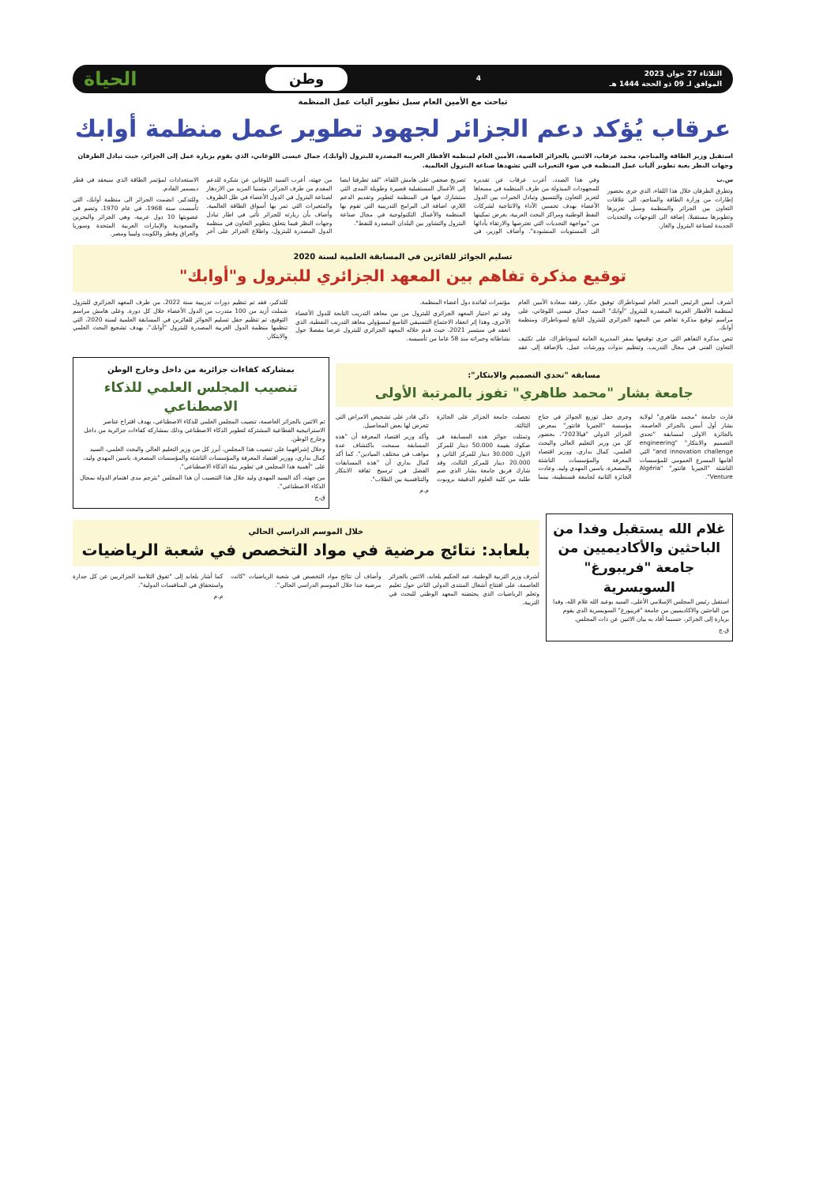الثلاثاء 27 جوان 2023
الموافق لـ 09 ذو الحجة 1444 هـ
4
وطن
الحياة
تباحث مع الأمين العام سبل تطوير آليات عمل المنظمة
عرقاب يُؤكد دعم الجزائر لجهود تطوير عمل منظمة أوابك
استقبل وزير الطاقة والمناجم، محمد عرقاب، الاثنين بالجزائر العاصمة، الأمين العام لمنظمة الأقطار العربية المصدرة للبترول (أوابك)، جمال عيسى اللوغاني، الذي يقوم بزيارة عمل إلى الجزائر، حيث تبادل الطرفان وجهات النظر بغية تطوير آليات عمل المنظمة في ضوء التغيرات التي تشهدها صناعة البترول العالمية.
س.ب
وتطرق الطرفان خلال هذا اللقاء، الذي جرى بحضور إطارات من وزارة الطاقة والمناجم، الى علاقات التعاون بين الجزائر والمنظمة وسبل تعزيزها وتطويرها مستقبلا، إضافة الى التوجهات والتحديات الجديدة لصناعة البترول والغاز.
وفي هذا الصدد، أعرب عرقاب عن تقديره للمجهودات المبذولة من طرف المنظمة في مسعاها لتعزيز التعاون والتنسيق وتبادل الخبرات بين الدول الأعضاء بهدف تحسين الأداء والانتاجية لشركات النفط الوطنية ومراكز البحث العربية، بغرض تمكينها من "مواجهة التحديات التي تعترضها والارتقاء بأدائها الى المستويات المنشودة". وأضاف الوزير، في تصريح صحفي على هامش اللقاء، "لقد تطرقنا ايضا إلى الأعمال المستقبلية قصيرة وطويلة المدى التي ستشارك فيها في المنظمة لتطوير وتقديم الدعم اللازم، اضافة الى البرامج التدريبية التي تقوم بها المنظمة والأعمال التكنولوجية في مجال صناعة البترول والتشاور بين البلدان المصدرة للنفط".
من جهته، أعرب السيد اللوغاني عن شكره للدعم المقدم من طرف الجزائر، متمنيا المزيد من الازدهار لصناعة البترول في الدول الأعضاء في ظل الظروف والمتغيرات التي تمر بها أسواق الطاقة العالمية. وأضاف بأن زيارته للجزائر تأتي في اطار تبادل وجهات النظر فيما يتعلق بتطوير التعاون في منظمة الدول المصدرة للبترول، واطلاع الجزائر على آخر الاستعدادات لمؤتمر الطاقة الذي سيعقد في قطر ديسمبر القادم.
وللتذكير، انضمت الجزائر الى منظمة أوابك، التي تأسست سنة 1968، في عام 1970، وتضم في عضويتها 10 دول عربية، وهي الجزائر والبحرين والسعودية والإمارات العربية المتحدة وسوريا والعراق وقطر والكويت وليبيا ومصر.
تسليم الجوائز للفائزين في المسابقة العلمية لسنة 2020
توقيع مذكرة تفاهم بين المعهد الجزائري للبترول و"أوابك"
أشرف أمس الرئيس المدير العام لسوناطراك توفيق حكار، رفقة سعادة الأمين العام لمنظمة الأقطار العربية المصدرة للبترول "أوابك" السيد جمال عيسى اللوغاني، على مراسم توقيع مذكرة تفاهم بين المعهد الجزائري للبترول التابع لسوناطراك ومنظمة أوابك.
تنص مذكرة التفاهم التي جرى توقيعها بمقر المديرية العامة لسوناطراك، على تكثيف التعاون الفني في مجال التدريب، وتنظيم ندوات وورشات عمل، بالإضافة إلى عقد مؤتمرات لفائدة دول أعضاء المنظمة.
وقد تم اختيار المعهد الجزائري للبترول من بين معاهد التدريب التابعة للدول الأعضاء الأخرى، وهذا إثر انعقاد الاجتماع التنسيقي التاسع لمسؤولي معاهد التدريب النفطية، الذي انعقد في سبتمبر 2021، حيث قدم خلاله المعهد الجزائري للبترول عرضا مفصلا حول نشاطاته وخبراته منذ 58 عاما من تأسيسه.
للتذكير، فقد تم تنظيم دورات تدريبية سنة 2022، من طرف المعهد الجزائري للبترول شملت أزيد من 100 متدرب من الدول الأعضاء خلال كل دورة. وعلى هامش مراسم التوقيع، تم تنظيم حفل تسليم الجوائز للفائزين في المسابقة العلمية لسنة 2020، التي تنظمها منظمة الدول العربية المصدرة للبترول "أوابك"، بهدف تشجيع البحث العلمي والابتكار.
مسابقة "تحدي التصميم والابتكار":
جامعة بشار "محمد طاهري" تفوز بالمرتبة الأولى
فازت جامعة "محمد طاهري" لولاية بشار أول أمس بالجزائر العاصمة، بالجائزة الاولى لمسابقة "تحدي التصميم والابتكار" "engineering and innovation challenge" التي أقامها المسرع العمومي للمؤسسات الناشئة "الجيريا فانتور" "Algéria Venture".
وجرى حفل توزيع الجوائز في جناح مؤسسة "الجيريا فانتور" بمعرض الجزائر الدولي "فيا2023"، بحضور كل من وزير التعليم العالي والبحث العلمي، كمال بداري، ووزير اقتصاد المعرفة والمؤسسات الناشئة والمصغرة، ياسين المهدي وليد. وعادت الجائزة الثانية لجامعة قسنطينة، بينما تحصلت جامعة الجزائر على الجائزة الثالثة.
وتمثلت جوائز هذه المسابقة في صكوك بقيمة 50.000 دينار للمركز الاول، 30.000 دينار للمركز الثاني و 20.000 دينار للمركز الثالث. وقد شارك فريق جامعة بشار الذي ضم طلبة من كلية العلوم الدقيقة بروبوت ذكي قادر على تشخيص الامراض التي تتعرض لها بعض المحاصيل.
وأكد وزير اقتصاد المعرفة أن "هذه المسابقة سمحت باكتشاف عدة مواهب في مختلف الميادين". كما أكد كمال بداري أن "هذه المسابقات الفضل في ترسيخ ثقافة الابتكار والتنافسية بين الطلاب".
م.م
بمشاركة كفاءات جزائرية من داخل وخارج الوطن
تنصيب المجلس العلمي للذكاء الاصطناعي
تم الاثنين بالجزائر العاصمة، تنصيب المجلس العلمي للذكاء الاصطناعي، بهدف اقتراح عناصر الاستراتيجية القطاعية المشتركة لتطوير الذكاء الاصطناعي وذلك بمشاركة كفاءات جزائرية من داخل وخارج الوطن.
وخلال إشرافهما على تنصيب هذا المجلس، أبرز كل من وزير التعليم العالي والبحث العلمي، السيد كمال بداري، ووزير اقتصاد المعرفة والمؤسسات الناشئة والمؤسسات المصغرة، ياسين المهدي وليد، على "أهمية هذا المجلس في تطوير بيئة الذكاء الاصطناعي".
من جهته، أكد السيد المهدي وليد خلال هذا التنصيب أن هذا المجلس "يترجم مدى اهتمام الدولة بمجال الذكاء الاصطناعي".
ق.ج
غلام الله يستقبل وفدا من الباحثين والأكاديميين من جامعة "فريبورغ" السويسرية
استقبل رئيس المجلس الإسلامي الأعلى، السيد بوعبد الله غلام الله، وفدا من الباحثين والاكاديميين من جامعة "فريبورغ" السويسرية الذي يقوم بزيارة إلى الجزائر، حسبما أفاد به بيان الاثنين عن ذات المجلس.
ق.ج
خلال الموسم الدراسي الحالي
بلعابد: نتائج مرضية في مواد التخصص في شعبة الرياضيات
أشرف وزير التربية الوطنية، عبد الحكيم بلعابد، الاثنين بالجزائر العاصمة، على افتتاح أشغال المنتدى الدولي الثاني حول تعليم وتعلم الرياضيات الذي يحتضنه المعهد الوطني للبحث في التربية.
وأضاف أن نتائج مواد التخصص في شعبة الرياضيات "كانت مرضية جدا خلال الموسم الدراسي الحالي".
كما أشار بلعابد إلى "تفوق التلاميذ الجزائريين عن كل جدارة واستحقاق في المنافسات الدولية".
م.م